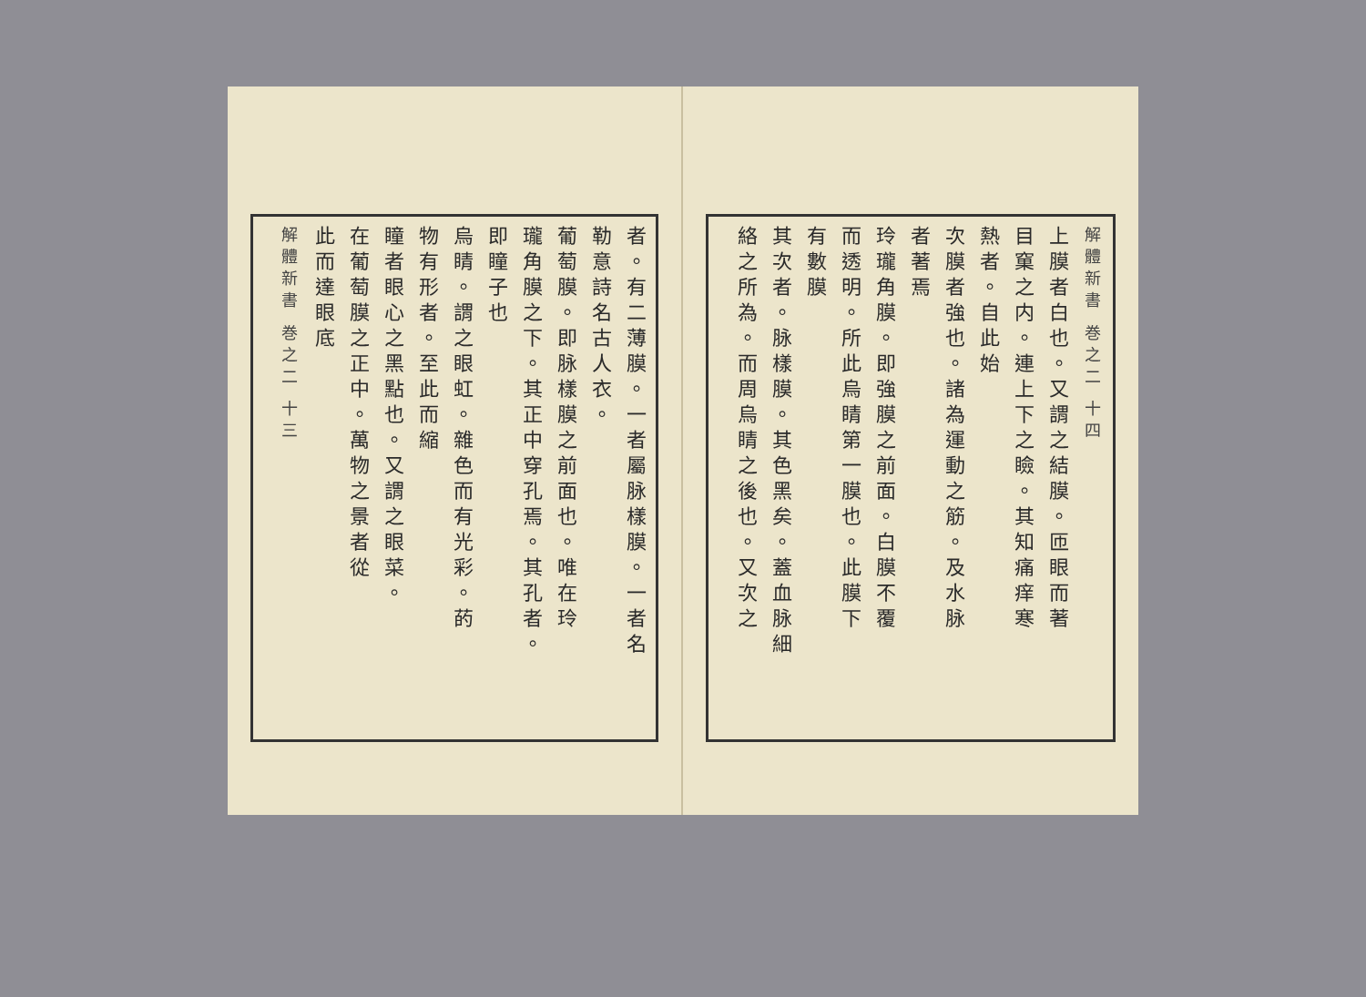者。有二薄膜。一者屬脉樣膜。一者名
勒意詩名古人衣。
葡萄膜。即脉樣膜之前面也。唯在玲
瓏角膜之下。其正中穿孔焉。其孔者。
即瞳子也
烏睛。謂之眼虹。雜色而有光彩。菂
物有形者。至此而縮
瞳者眼心之黑點也。又謂之眼菜。
在葡萄膜之正中。萬物之景者從
此而達眼底
解體新書 巻之二 十三
解體新書 巻之二 十四
上膜者白也。又謂之結膜。匝眼而著
目窠之内。連上下之瞼。其知痛痒寒
熱者。自此始
次膜者強也。諸為運動之筋。及水脉
者著焉
玲瓏角膜。即強膜之前面。白膜不覆
而透明。所此烏睛第一膜也。此膜下
有數膜
其次者。脉樣膜。其色黑矣。蓋血脉細
絡之所為。而周烏睛之後也。又次之